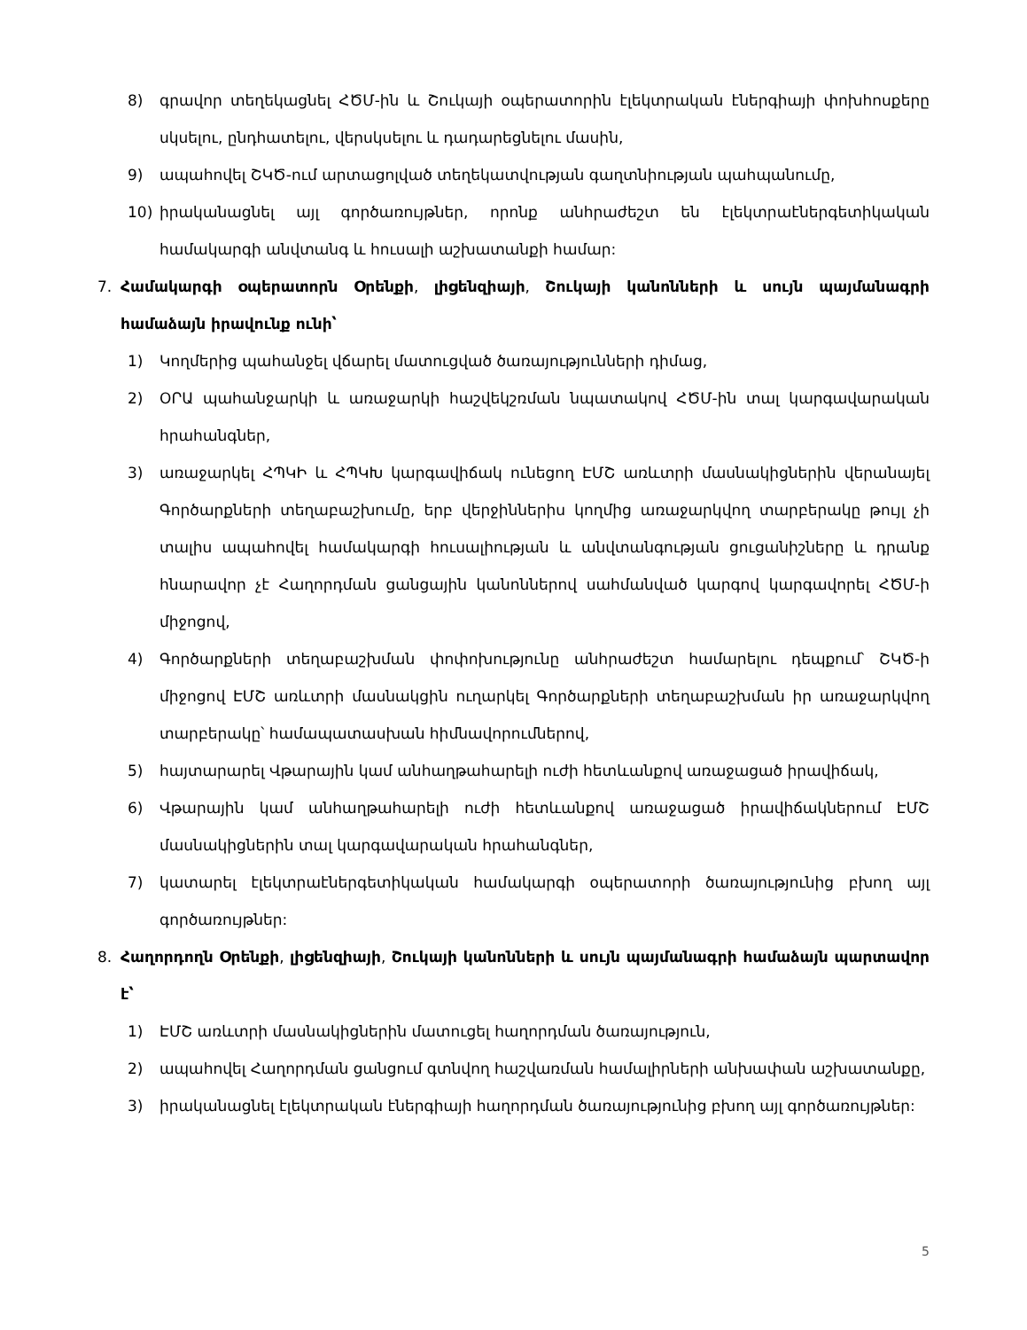8) գրավոր տեղեկացնել ՀԾՄ-ին և Շուկայի օպերատորին էլեկտրական էներգիայի փոխհոսքերը սկսելու, ընդհատելու, վերսկսելու և դադարեցնելու մասին,
9) ապահովել ՇԿԾ-ում արտացոլված տեղեկատվության գաղտնիության պահպանումը,
10) իրականացնել այլ գործառույթներ, որոնք անհրաժեշտ են էլեկտրաէներգետիկական համակարգի անվտանգ և հուսալի աշխատանքի համար:
7. Համակարգի օպերատորն Օրենքի, լիցենզիայի, Շուկայի կանոնների և սույն պայմանագրի համաձայն իրավունք ունի՝
1) Կողմերից պահանջել վճարել մատուցված ծառայությունների դիմաց,
2) ՕՐԱ պահանջարկի և առաջարկի հաշվեկշռման նպատակով ՀԾՄ-ին տալ կարգավարական հրահանգներ,
3) առաջարկել ՀՊԿԻ և ՀՊԿԽ կարգավիճակ ունեցող ԷՄՇ առևտրի մասնակիցներին վերանայել Գործարքների տեղաբաշխումը, երբ վերջիններիս կողմից առաջարկվող տարբերակը թույլ չի տալիս ապահովել համակարգի հուսալիության և անվտանգության ցուցանիշները և դրանք հնարավոր չէ Հաղորդման ցանցային կանոններով սահմանված կարգով կարգավորել ՀԾՄ-ի միջոցով,
4) Գործարքների տեղաբաշխման փոփոխությունը անհրաժեշտ համարելու դեպքում՝ ՇԿԾ-ի միջոցով ԷՄՇ առևտրի մասնակցին ուղարկել Գործարքների տեղաբաշխման իր առաջարկվող տարբերակը՝ համապատասխան հիմնավորումներով,
5) հայտարարել Վթարային կամ անհաղթահարելի ուժի հետևանքով առաջացած իրավիճակ,
6) Վթարային կամ անհաղթահարելի ուժի հետևանքով առաջացած իրավիճակներում ԷՄՇ մասնակիցներին տալ կարգավարական հրահանգներ,
7) կատարել էլեկտրաէներգետիկական համակարգի օպերատորի ծառայությունից բխող այլ գործառույթներ:
8. Հաղորդողն Օրենքի, լիցենզիայի, Շուկայի կանոնների և սույն պայմանագրի համաձայն պարտավոր է՝
1) ԷՄՇ առևտրի մասնակիցներին մատուցել հաղորդման ծառայություն,
2) ապահովել Հաղորդման ցանցում գտնվող հաշվառման համալիրների անխափան աշխատանքը,
3) իրականացնել էլեկտրական էներգիայի հաղորդման ծառայությունից բխող այլ գործառույթներ:
5